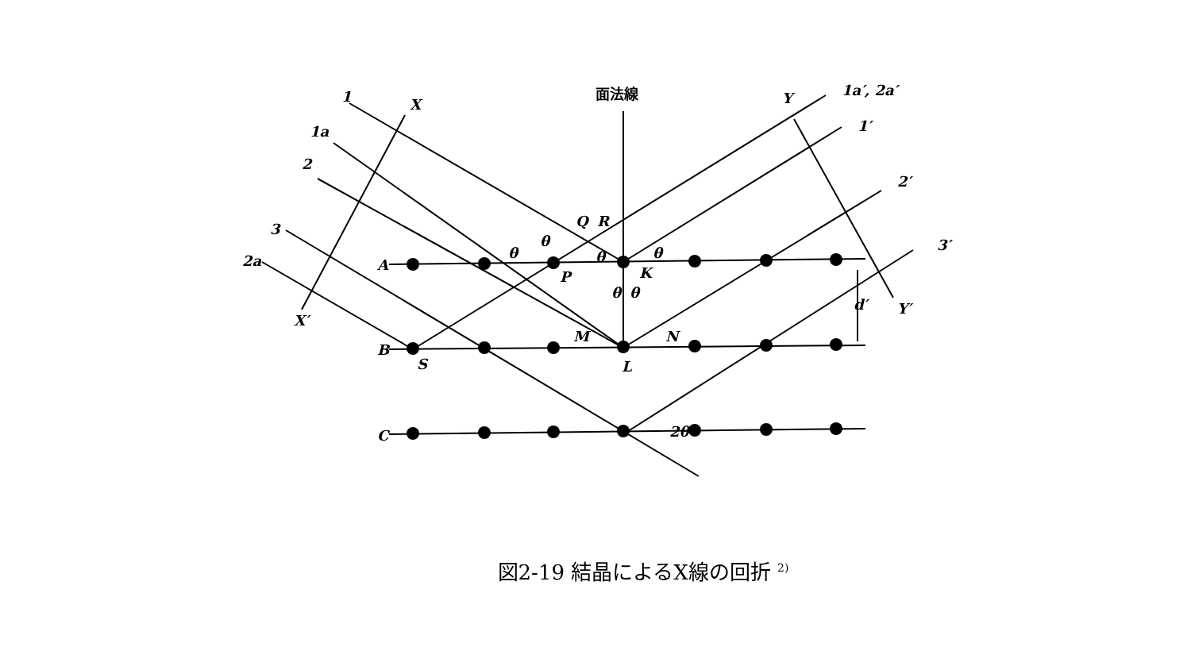1
X
面法線
Y
1a′, 2a′
1a
1′
2
2′
Q
R
3
3′
2a
A
P
K
d′
Y′
X′
M
N
B
S
L
C
2θ
θ
θ
θ
θ
θ
θ
図2-19 結晶によるX線の回折 <sup>2)</sup>